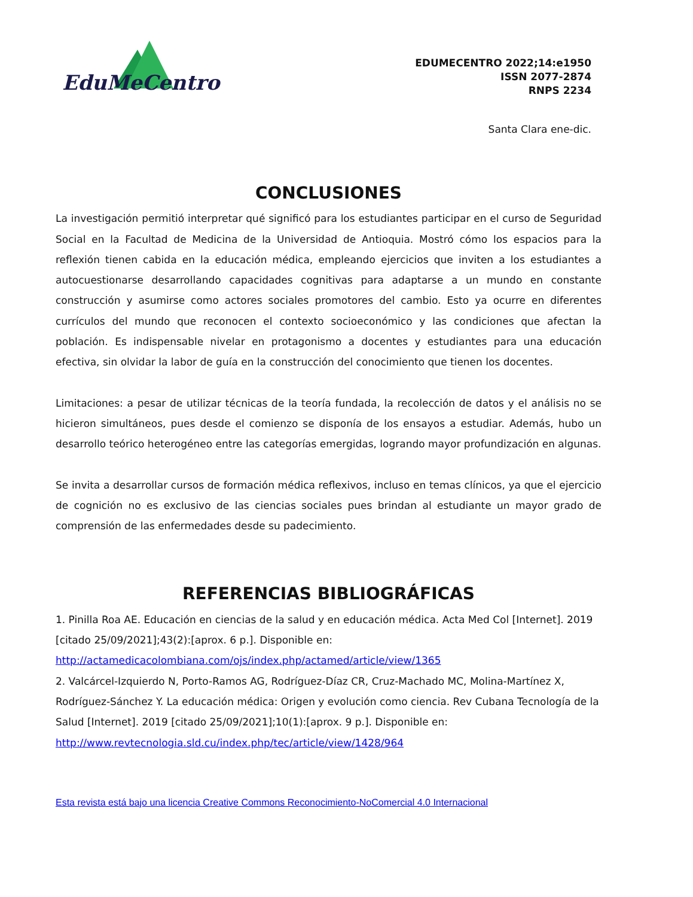EduMeCentro
EDUMECENTRO 2022;14:e1950
ISSN 2077-2874
RNPS 2234
Santa Clara ene-dic.
CONCLUSIONES
La investigación permitió interpretar qué significó para los estudiantes participar en el curso de Seguridad Social en la Facultad de Medicina de la Universidad de Antioquia. Mostró cómo los espacios para la reflexión tienen cabida en la educación médica, empleando ejercicios que inviten a los estudiantes a autocuestionarse desarrollando capacidades cognitivas para adaptarse a un mundo en constante construcción y asumirse como actores sociales promotores del cambio. Esto ya ocurre en diferentes currículos del mundo que reconocen el contexto socioeconómico y las condiciones que afectan la población. Es indispensable nivelar en protagonismo a docentes y estudiantes para una educación efectiva, sin olvidar la labor de guía en la construcción del conocimiento que tienen los docentes.
Limitaciones: a pesar de utilizar técnicas de la teoría fundada, la recolección de datos y el análisis no se hicieron simultáneos, pues desde el comienzo se disponía de los ensayos a estudiar. Además, hubo un desarrollo teórico heterogéneo entre las categorías emergidas, logrando mayor profundización en algunas.
Se invita a desarrollar cursos de formación médica reflexivos, incluso en temas clínicos, ya que el ejercicio de cognición no es exclusivo de las ciencias sociales pues brindan al estudiante un mayor grado de comprensión de las enfermedades desde su padecimiento.
REFERENCIAS BIBLIOGRÁFICAS
1. Pinilla Roa AE. Educación en ciencias de la salud y en educación médica. Acta Med Col [Internet]. 2019 [citado 25/09/2021];43(2):[aprox. 6 p.]. Disponible en: http://actamedicacolombiana.com/ojs/index.php/actamed/article/view/1365
2. Valcárcel-Izquierdo N, Porto-Ramos AG, Rodríguez-Díaz CR, Cruz-Machado MC, Molina-Martínez X, Rodríguez-Sánchez Y. La educación médica: Origen y evolución como ciencia. Rev Cubana Tecnología de la Salud [Internet]. 2019 [citado 25/09/2021];10(1):[aprox. 9 p.]. Disponible en: http://www.revtecnologia.sld.cu/index.php/tec/article/view/1428/964
Esta revista está bajo una licencia Creative Commons Reconocimiento-NoComercial 4.0 Internacional